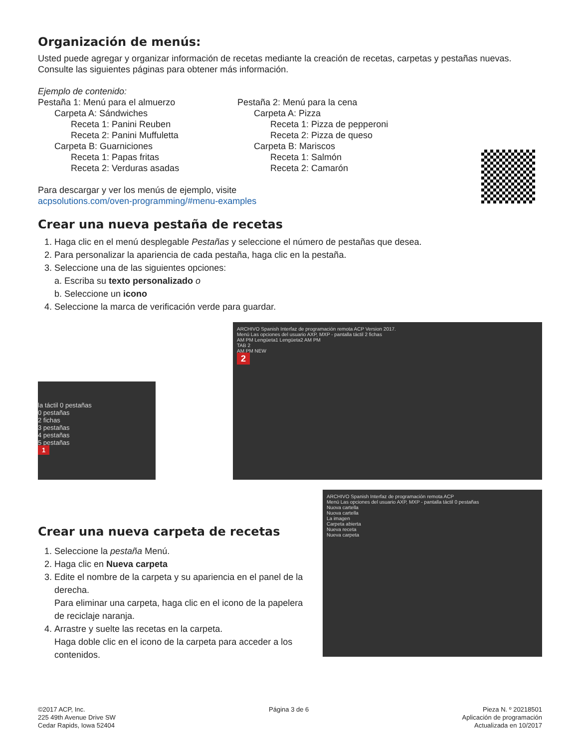Organización de menús:
Usted puede agregar y organizar información de recetas mediante la creación de recetas, carpetas y pestañas nuevas. Consulte las siguientes páginas para obtener más información.
Ejemplo de contenido:
Pestaña 1: Menú para el almuerzo
Carpeta A: Sándwiches
Receta 1: Panini Reuben
Receta 2: Panini Muffuletta
Carpeta B: Guarniciones
Receta 1: Papas fritas
Receta 2: Verduras asadas
Pestaña 2: Menú para la cena
Carpeta A: Pizza
Receta 1: Pizza de pepperoni
Receta 2: Pizza de queso
Carpeta B: Mariscos
Receta 1: Salmón
Receta 2: Camarón
Para descargar y ver los menús de ejemplo, visite
acpsolutions.com/oven-programming/#menu-examples
Crear una nueva pestaña de recetas
1. Haga clic en el menú desplegable Pestañas y seleccione el número de pestañas que desea.
2. Para personalizar la apariencia de cada pestaña, haga clic en la pestaña.
3. Seleccione una de las siguientes opciones:
a. Escriba su texto personalizado o
b. Seleccione un icono
4. Seleccione la marca de verificación verde para guardar.
la táctil 0 pestañas
0 pestañas
2 fichas
3 pestañas
4 pestañas
5 pestañas
1
ARCHIVO Spanish Interfaz de programación remota ACP Version 2017.
Menú Las opciones del usuario AXP, MXP - pantalla táctil 2 fichas
AM PM Lengüeta1 Lengüeta2 AM PM
TAB 2
AM PM NEW
2
Crear una nueva carpeta de recetas
1. Seleccione la pestaña Menú.
2. Haga clic en Nueva carpeta
3. Edite el nombre de la carpeta y su apariencia en el panel de la derecha.
Para eliminar una carpeta, haga clic en el icono de la papelera de reciclaje naranja.
4. Arrastre y suelte las recetas en la carpeta.
Haga doble clic en el icono de la carpeta para acceder a los contenidos.
ARCHIVO Spanish Interfaz de programación remota ACP
Menú Las opciones del usuario AXP, MXP - pantalla táctil 0 pestañas
Nuova cartella
Nuova cartella
La imagen
Carpeta abierta
Nueva receta
Nueva carpeta
©2017 ACP, Inc.
225 49th Avenue Drive SW
Cedar Rapids, Iowa 52404
Página 3 de 6 Pieza N. º 20218501
Aplicación de programación
Actualizada en 10/2017